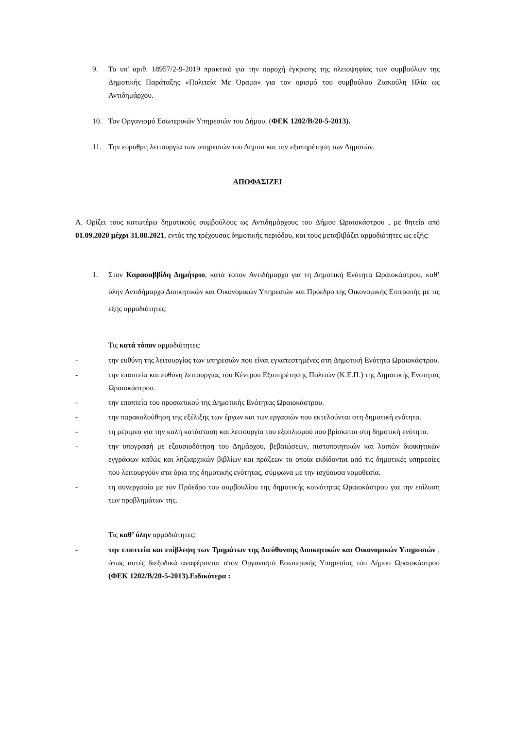9. Το υπ' αριθ. 18957/2-9-2019 πρακτικό για την παροχή έγκρισης της πλειοψηφίας των συμβούλων της Δημοτικής Παράταξης «Πολιτεία Με Όραμα» για τον ορισμό του συμβούλου Ζιακούλη Ηλία ως Αντιδημάρχου.
10. Τον Οργανισμό Εσωτερικών Υπηρεσιών του Δήμου. (ΦΕΚ 1202/Β/20-5-2013).
11. Την εύρυθμη λειτουργία των υπηρεσιών του Δήμου και την εξυπηρέτηση των Δημοτών.
ΑΠΟΦΑΣΙΖΕΙ
Α. Ορίζει τους κατωτέρω δημοτικούς συμβούλους ως Αντιδημάρχους του Δήμου Ωραιοκάστρου , με θητεία από 01.09.2020 μέχρι 31.08.2021, εντός της τρέχουσας δημοτικής περιόδου, και τους μεταβιβάζει αρμοδιότητες ως εξής:
1. Στον Καρασαββίδη Δημήτριο, κατά τόπον Αντιδήμαρχο για τη Δημοτική Ενότητα Ωραιοκάστρου, καθ’ ύλην Αντιδήμαρχο Διοικητικών και Οικονομικών Υπηρεσιών και Πρόεδρο της Οικονομικής Επιτροπής με τις εξής αρμοδιότητες:
Τις κατά τόπον αρμοδιότητες:
- την ευθύνη της λειτουργίας των υπηρεσιών που είναι εγκατεστημένες στη Δημοτική Ενότητα Ωραιοκάστρου.
- την εποπτεία και ευθύνη λειτουργίας του Κέντρου Εξυπηρέτησης Πολιτών (Κ.Ε.Π.) της Δημοτικής Ενότητας Ωραιοκάστρου.
- την εποπτεία του προσωπικού της Δημοτικής Ενότητας Ωραιοκάστρου.
- την παρακολούθηση της εξέλιξης των έργων και των εργασιών που εκτελούνται στη δημοτική ενότητα.
- τη μέριμνα για την καλή κατάσταση και λειτουργία του εξοπλισμού που βρίσκεται στη δημοτική ενότητα.
- την υπογραφή με εξουσιοδότηση του Δημάρχου, βεβαιώσεων, πιστοποιητικών και λοιπών διοικητικών εγγράφων καθώς και ληξιαρχικών βιβλίων και πράξεων τα οποία εκδίδονται από τις δημοτικές υπηρεσίες που λειτουργούν στα όρια της δημοτικής ενότητας, σύμφωνα με την ισχύουσα νομοθεσία.
- τη συνεργασία με τον Πρόεδρο του συμβουλίου της δημοτικής κοινότητας Ωραιοκάστρου για την επίλυση των προβλημάτων της.
Τις καθ’ ύλην αρμοδιότητες:
- την εποπτεία και επίβλεψη των Τμημάτων της Διεύθυνσης Διοικητικών και Οικονομικών Υπηρεσιών , όπως αυτές διεξοδικά αναφέρονται στον Οργανισμό Εσωτερικής Υπηρεσίας του Δήμου Ωραιοκάστρου (ΦΕΚ 1202/Β/20-5-2013).Ειδικότερα :